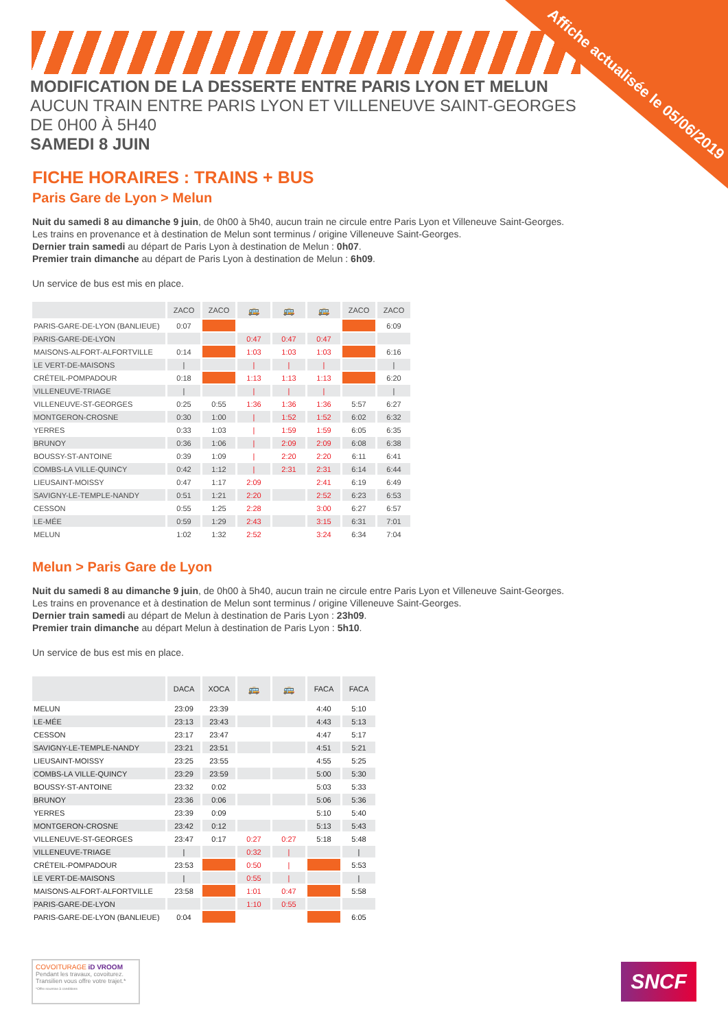Affiche actualisée le 05/06/2019
MODIFICATION DE LA DESSERTE ENTRE PARIS LYON ET MELUN
AUCUN TRAIN ENTRE PARIS LYON ET VILLENEUVE SAINT-GEORGES
DE 0H00 À 5H40
SAMEDI 8 JUIN
FICHE HORAIRES : TRAINS + BUS
Paris Gare de Lyon > Melun
Nuit du samedi 8 au dimanche 9 juin, de 0h00 à 5h40, aucun train ne circule entre Paris Lyon et Villeneuve Saint-Georges.
Les trains en provenance et à destination de Melun sont terminus / origine Villeneuve Saint-Georges.
Dernier train samedi au départ de Paris Lyon à destination de Melun : 0h07.
Premier train dimanche au départ de Paris Lyon à destination de Melun : 6h09.
Un service de bus est mis en place.
| | ZACO | ZACO | 🚌 | 🚌 | 🚌 | ZACO | ZACO |
| --- | --- | --- | --- | --- | --- | --- | --- |
| PARIS-GARE-DE-LYON (BANLIEUE) | 0:07 | | | | | | 6:09 |
| PARIS-GARE-DE-LYON | | | 0:47 | 0:47 | 0:47 | | |
| MAISONS-ALFORT-ALFORTVILLE | 0:14 | | 1:03 | 1:03 | 1:03 | | 6:16 |
| LE VERT-DE-MAISONS | / | | / | / | / | | / |
| CRÉTEIL-POMPADOUR | 0:18 | | 1:13 | 1:13 | 1:13 | | 6:20 |
| VILLENEUVE-TRIAGE | / | | / | / | / | | / |
| VILLENEUVE-ST-GEORGES | 0:25 | 0:55 | 1:36 | 1:36 | 1:36 | 5:57 | 6:27 |
| MONTGERON-CROSNE | 0:30 | 1:00 | / | 1:52 | 1:52 | 6:02 | 6:32 |
| YERRES | 0:33 | 1:03 | / | 1:59 | 1:59 | 6:05 | 6:35 |
| BRUNOY | 0:36 | 1:06 | / | 2:09 | 2:09 | 6:08 | 6:38 |
| BOUSSY-ST-ANTOINE | 0:39 | 1:09 | / | 2:20 | 2:20 | 6:11 | 6:41 |
| COMBS-LA VILLE-QUINCY | 0:42 | 1:12 | / | 2:31 | 2:31 | 6:14 | 6:44 |
| LIEUSAINT-MOISSY | 0:47 | 1:17 | 2:09 | | 2:41 | 6:19 | 6:49 |
| SAVIGNY-LE-TEMPLE-NANDY | 0:51 | 1:21 | 2:20 | | 2:52 | 6:23 | 6:53 |
| CESSON | 0:55 | 1:25 | 2:28 | | 3:00 | 6:27 | 6:57 |
| LE-MÉE | 0:59 | 1:29 | 2:43 | | 3:15 | 6:31 | 7:01 |
| MELUN | 1:02 | 1:32 | 2:52 | | 3:24 | 6:34 | 7:04 |
Melun > Paris Gare de Lyon
Nuit du samedi 8 au dimanche 9 juin, de 0h00 à 5h40, aucun train ne circule entre Paris Lyon et Villeneuve Saint-Georges.
Les trains en provenance et à destination de Melun sont terminus / origine Villeneuve Saint-Georges.
Dernier train samedi au départ de Melun à destination de Paris Lyon : 23h09.
Premier train dimanche au départ Melun à destination de Paris Lyon : 5h10.
Un service de bus est mis en place.
| | DACA | XOCA | 🚌 | 🚌 | FACA | FACA |
| --- | --- | --- | --- | --- | --- | --- |
| MELUN | 23:09 | 23:39 | | | 4:40 | 5:10 |
| LE-MÉE | 23:13 | 23:43 | | | 4:43 | 5:13 |
| CESSON | 23:17 | 23:47 | | | 4:47 | 5:17 |
| SAVIGNY-LE-TEMPLE-NANDY | 23:21 | 23:51 | | | 4:51 | 5:21 |
| LIEUSAINT-MOISSY | 23:25 | 23:55 | | | 4:55 | 5:25 |
| COMBS-LA VILLE-QUINCY | 23:29 | 23:59 | | | 5:00 | 5:30 |
| BOUSSY-ST-ANTOINE | 23:32 | 0:02 | | | 5:03 | 5:33 |
| BRUNOY | 23:36 | 0:06 | | | 5:06 | 5:36 |
| YERRES | 23:39 | 0:09 | | | 5:10 | 5:40 |
| MONTGERON-CROSNE | 23:42 | 0:12 | | | 5:13 | 5:43 |
| VILLENEUVE-ST-GEORGES | 23:47 | 0:17 | 0:27 | 0:27 | 5:18 | 5:48 |
| VILLENEUVE-TRIAGE | / | | 0:32 | / | | / |
| CRÉTEIL-POMPADOUR | 23:53 | | 0:50 | / | | 5:53 |
| LE VERT-DE-MAISONS | / | | 0:55 | / | | / |
| MAISONS-ALFORT-ALFORTVILLE | 23:58 | | 1:01 | 0:47 | | 5:58 |
| PARIS-GARE-DE-LYON | | | 1:10 | 0:55 | | |
| PARIS-GARE-DE-LYON (BANLIEUE) | 0:04 | | | | | 6:05 |
COVOITURAGE iD VROOM
Pendant les travaux, covoiturez.
Transilien vous offre votre trajet.*
*Offre soumise à conditions
SNCF